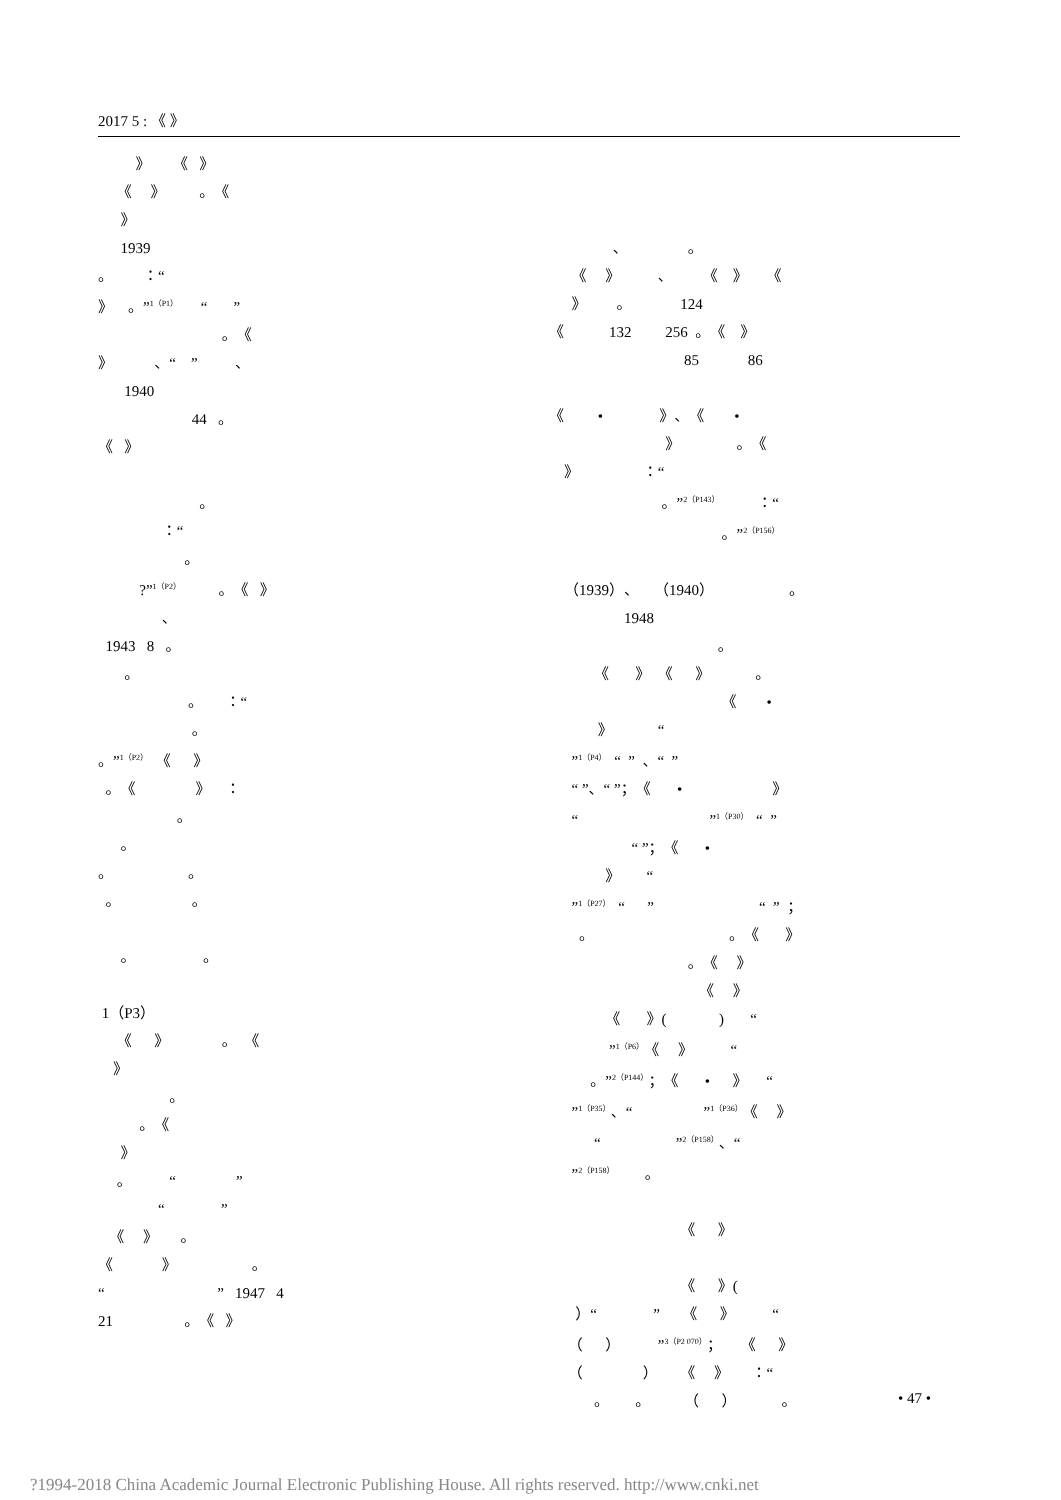2017 5 : 《 》
》 《 》 《 》 。《 》 1939 。 ：“ 》 。”<sup>1（P1）</sup> “ ” 。《 》 、“ ” 、 1940 44 。 《 》 。 ：“ 。 ?”<sup>1（P2）</sup> 。《 》 、 1943 8 。 。 。 ：“ 。 。”<sup>1（P2）</sup> 《 》 。《 》 ： 。 。 。 。 。 。 。 。 1（P3） 《 》 。 《 》 。 。《 》 。 “ ” “ ” 《 》 。 《 》 。 “ ” 1947 4 21 。《 》
、 。 《 》 、 《 》 《 》 。 124 《 132 256 。《 》 85 86 《 • 》、《 • 》 。《 》 ：“ 。”<sup>2（P143）</sup> ：“ 。”<sup>2（P156）</sup> （1939）、 （1940） 。 1948 。 《 》 《 》 。 《 • 》 “ ”<sup>1（P4）</sup> “ ” 、“ ” “ ”、“ ”；《 • 》 “ ”<sup>1（P30）</sup> “ ” “ ”；《 • 》 “ ”<sup>1（P27）</sup> “ ” “ ” ； 。 。《 》 。《 》 《 》 《 》( ) “ ”<sup>1（P6）</sup>《 》 “ 。”<sup>2（P144）</sup>；《 • 》 “ ”<sup>1（P35）</sup>、“ ”<sup>1（P36）</sup>《 》 “ ”<sup>2（P158）</sup>、“ ”<sup>2（P158）</sup> 。 《 》 《 》( ）“ ” 《 》 “ （ ） ”<sup>3（P2 070）</sup>； 《 》 （ ） 《 》 ：“ 。 。 （ ） 。
• 47 •
?1994-2018 China Academic Journal Electronic Publishing House. All rights reserved. http://www.cnki.net